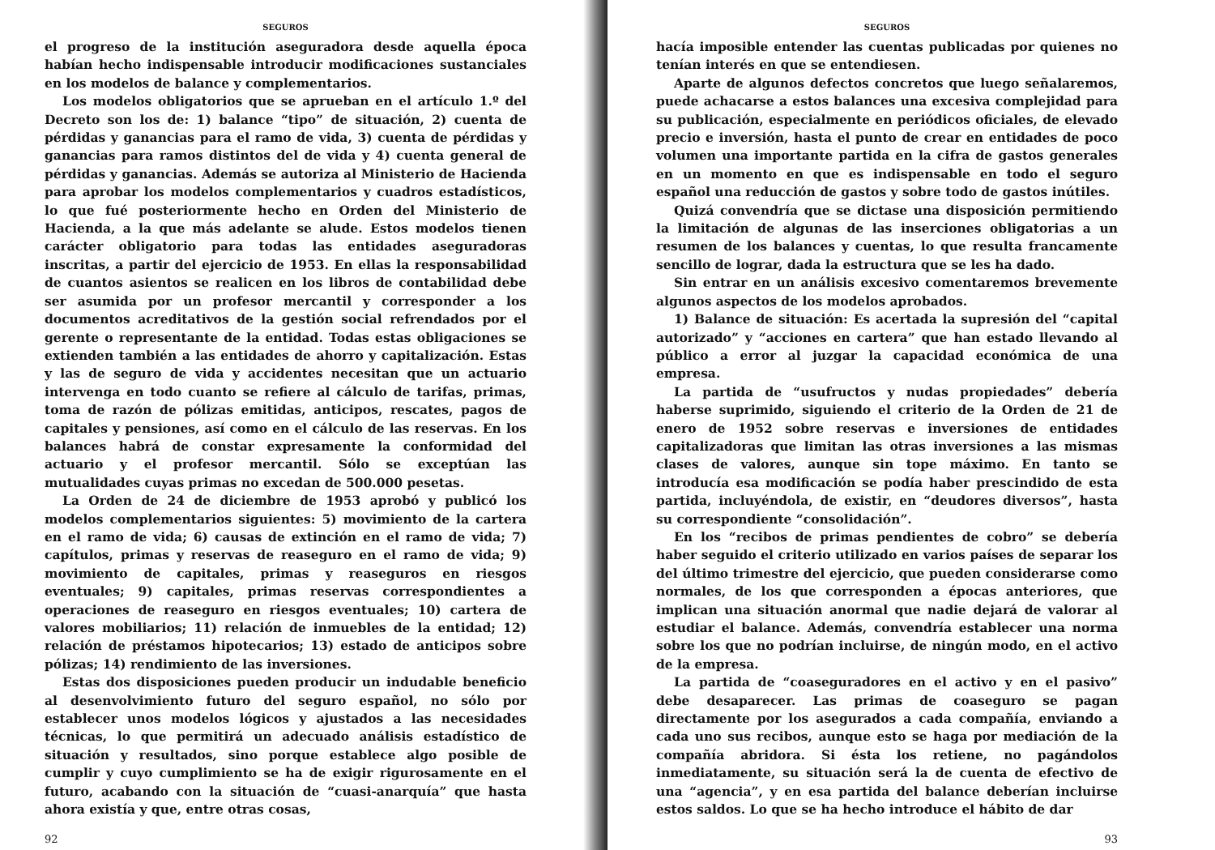SEGUROS
el progreso de la institución aseguradora desde aquella época habían hecho indispensable introducir modificaciones sustanciales en los modelos de balance y complementarios.
Los modelos obligatorios que se aprueban en el artículo 1.º del Decreto son los de: 1) balance “tipo” de situación, 2) cuenta de pérdidas y ganancias para el ramo de vida, 3) cuenta de pérdidas y ganancias para ramos distintos del de vida y 4) cuenta general de pérdidas y ganancias. Además se autoriza al Ministerio de Hacienda para aprobar los modelos complementarios y cuadros estadísticos, lo que fué posteriormente hecho en Orden del Ministerio de Hacienda, a la que más adelante se alude. Estos modelos tienen carácter obligatorio para todas las entidades aseguradoras inscritas, a partir del ejercicio de 1953. En ellas la responsabilidad de cuantos asientos se realicen en los libros de contabilidad debe ser asumida por un profesor mercantil y corresponder a los documentos acreditativos de la gestión social refrendados por el gerente o representante de la entidad. Todas estas obligaciones se extienden también a las entidades de ahorro y capitalización. Estas y las de seguro de vida y accidentes necesitan que un actuario intervenga en todo cuanto se refiere al cálculo de tarifas, primas, toma de razón de pólizas emitidas, anticipos, rescates, pagos de capitales y pensiones, así como en el cálculo de las reservas. En los balances habrá de constar expresamente la conformidad del actuario y el profesor mercantil. Sólo se exceptúan las mutualidades cuyas primas no excedan de 500.000 pesetas.
La Orden de 24 de diciembre de 1953 aprobó y publicó los modelos complementarios siguientes: 5) movimiento de la cartera en el ramo de vida; 6) causas de extinción en el ramo de vida; 7) capítulos, primas y reservas de reaseguro en el ramo de vida; 9) movimiento de capitales, primas y reaseguros en riesgos eventuales; 9) capitales, primas reservas correspondientes a operaciones de reaseguro en riesgos eventuales; 10) cartera de valores mobiliarios; 11) relación de inmuebles de la entidad; 12) relación de préstamos hipotecarios; 13) estado de anticipos sobre pólizas; 14) rendimiento de las inversiones.
Estas dos disposiciones pueden producir un indudable beneficio al desenvolvimiento futuro del seguro español, no sólo por establecer unos modelos lógicos y ajustados a las necesidades técnicas, lo que permitirá un adecuado análisis estadístico de situación y resultados, sino porque establece algo posible de cumplir y cuyo cumplimiento se ha de exigir rigurosamente en el futuro, acabando con la situación de “cuasi-anarquía” que hasta ahora existía y que, entre otras cosas,
92
SEGUROS
hacía imposible entender las cuentas publicadas por quienes no tenían interés en que se entendiesen.
Aparte de algunos defectos concretos que luego señalaremos, puede achacarse a estos balances una excesiva complejidad para su publicación, especialmente en periódicos oficiales, de elevado precio e inversión, hasta el punto de crear en entidades de poco volumen una importante partida en la cifra de gastos generales en un momento en que es indispensable en todo el seguro español una reducción de gastos y sobre todo de gastos inútiles.
Quizá convendría que se dictase una disposición permitiendo la limitación de algunas de las inserciones obligatorias a un resumen de los balances y cuentas, lo que resulta francamente sencillo de lograr, dada la estructura que se les ha dado.
Sin entrar en un análisis excesivo comentaremos brevemente algunos aspectos de los modelos aprobados.
1) Balance de situación: Es acertada la supresión del “capital autorizado” y “acciones en cartera” que han estado llevando al público a error al juzgar la capacidad económica de una empresa.
La partida de “usufructos y nudas propiedades” debería haberse suprimido, siguiendo el criterio de la Orden de 21 de enero de 1952 sobre reservas e inversiones de entidades capitalizadoras que limitan las otras inversiones a las mismas clases de valores, aunque sin tope máximo. En tanto se introducía esa modificación se podía haber prescindido de esta partida, incluyéndola, de existir, en “deudores diversos”, hasta su correspondiente “consolidación”.
En los “recibos de primas pendientes de cobro” se debería haber seguido el criterio utilizado en varios países de separar los del último trimestre del ejercicio, que pueden considerarse como normales, de los que corresponden a épocas anteriores, que implican una situación anormal que nadie dejará de valorar al estudiar el balance. Además, convendría establecer una norma sobre los que no podrían incluirse, de ningún modo, en el activo de la empresa.
La partida de “coaseguradores en el activo y en el pasivo” debe desaparecer. Las primas de coaseguro se pagan directamente por los asegurados a cada compañía, enviando a cada uno sus recibos, aunque esto se haga por mediación de la compañía abridora. Si ésta los retiene, no pagándolos inmediatamente, su situación será la de cuenta de efectivo de una “agencia”, y en esa partida del balance deberían incluirse estos saldos. Lo que se ha hecho introduce el hábito de dar
93